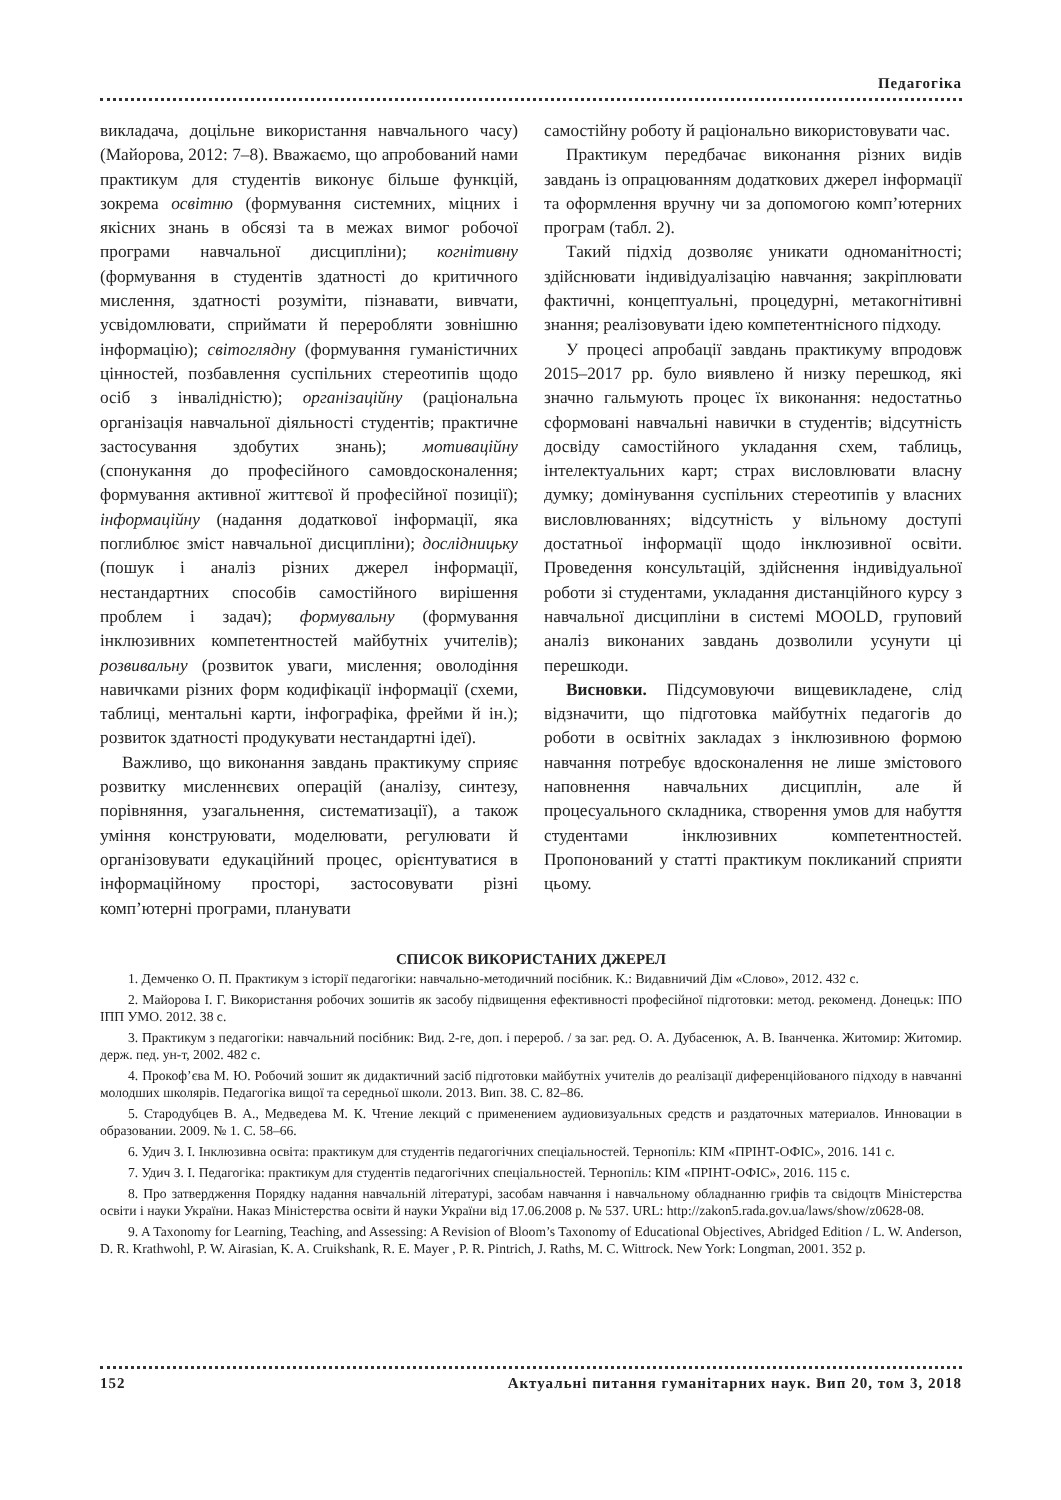Педагогіка
викладача, доцільне використання навчального часу) (Майорова, 2012: 7–8). Вважаємо, що апробований нами практикум для студентів виконує більше функцій, зокрема освітню (формування системних, міцних і якісних знань в обсязі та в межах вимог робочої програми навчальної дисципліни); когнітивну (формування в студентів здатності до критичного мислення, здатності розуміти, пізнавати, вивчати, усвідомлювати, сприймати й переробляти зовнішню інформацію); світоглядну (формування гуманістичних цінностей, позбавлення суспільних стереотипів щодо осіб з інвалідністю); організаційну (раціональна організація навчальної діяльності студентів; практичне застосування здобутих знань); мотиваційну (спонукання до професійного самовдосконалення; формування активної життєвої й професійної позиції); інформаційну (надання додаткової інформації, яка поглиблює зміст навчальної дисципліни); дослідницьку (пошук і аналіз різних джерел інформації, нестандартних способів самостійного вирішення проблем і задач); формувальну (формування інклюзивних компетентностей майбутніх учителів); розвивальну (розвиток уваги, мислення; оволодіння навичками різних форм кодифікації інформації (схеми, таблиці, ментальні карти, інфографіка, фрейми й ін.); розвиток здатності продукувати нестандартні ідеї).
Важливо, що виконання завдань практикуму сприяє розвитку мисленнєвих операцій (аналізу, синтезу, порівняння, узагальнення, систематизації), а також уміння конструювати, моделювати, регулювати й організовувати едукаційний процес, орієнтуватися в інформаційному просторі, застосовувати різні комп’ютерні програми, планувати
самостійну роботу й раціонально використовувати час.
Практикум передбачає виконання різних видів завдань із опрацюванням додаткових джерел інформації та оформлення вручну чи за допомогою комп’ютерних програм (табл. 2).
Такий підхід дозволяє уникати одноманітності; здійснювати індивідуалізацію навчання; закріплювати фактичні, концептуальні, процедурні, метакогнітивні знання; реалізовувати ідею компетентнісного підходу.
У процесі апробації завдань практикуму впродовж 2015–2017 рр. було виявлено й низку перешкод, які значно гальмують процес їх виконання: недостатньо сформовані навчальні навички в студентів; відсутність досвіду самостійного укладання схем, таблиць, інтелектуальних карт; страх висловлювати власну думку; домінування суспільних стереотипів у власних висловлюваннях; відсутність у вільному доступі достатньої інформації щодо інклюзивної освіти. Проведення консультацій, здійснення індивідуальної роботи зі студентами, укладання дистанційного курсу з навчальної дисципліни в системі MOOLD, груповий аналіз виконаних завдань дозволили усунути ці перешкоди.
Висновки. Підсумовуючи вищевикладене, слід відзначити, що підготовка майбутніх педагогів до роботи в освітніх закладах з інклюзивною формою навчання потребує вдосконалення не лише змістового наповнення навчальних дисциплін, але й процесуального складника, створення умов для набуття студентами інклюзивних компетентностей. Пропонований у статті практикум покликаний сприяти цьому.
СПИСОК ВИКОРИСТАНИХ ДЖЕРЕЛ
1. Демченко О. П. Практикум з історії педагогіки: навчально-методичний посібник. К.: Видавничий Дім «Слово», 2012. 432 с.
2. Майорова І. Г. Використання робочих зошитів як засобу підвищення ефективності професійної підготовки: метод. рекоменд. Донецьк: ІПО ІПП УМО. 2012. 38 с.
3. Практикум з педагогіки: навчальний посібник: Вид. 2-ге, доп. і перероб. / за заг. ред. О. А. Дубасенюк, А. В. Іванченка. Житомир: Житомир. держ. пед. ун-т, 2002. 482 с.
4. Прокоф’єва М. Ю. Робочий зошит як дидактичний засіб підготовки майбутніх учителів до реалізації диференційованого підходу в навчанні молодших школярів. Педагогіка вищої та середньої школи. 2013. Вип. 38. С. 82–86.
5. Стародубцев В. А., Медведева М. К. Чтение лекций с применением аудиовизуальных средств и раздаточных материалов. Инновации в образовании. 2009. № 1. С. 58–66.
6. Удич З. І. Інклюзивна освіта: практикум для студентів педагогічних спеціальностей. Тернопіль: КІМ «ПРІНТ-ОФІС», 2016. 141 с.
7. Удич З. І. Педагогіка: практикум для студентів педагогічних спеціальностей. Тернопіль: КІМ «ПРІНТ-ОФІС», 2016. 115 с.
8. Про затвердження Порядку надання навчальній літературі, засобам навчання і навчальному обладнанню грифів та свідоцтв Міністерства освіти і науки України. Наказ Міністерства освіти й науки України від 17.06.2008 р. № 537. URL: http://zakon5.rada.gov.ua/laws/show/z0628-08.
9. A Taxonomy for Learning, Teaching, and Assessing: A Revision of Bloom’s Taxonomy of Educational Objectives, Abridged Edition / L. W. Anderson, D. R. Krathwohl, P. W. Airasian, K. A. Cruikshank, R. E. Mayer , P. R. Pintrich, J. Raths, M. C. Wittrock. New York: Longman, 2001. 352 p.
152 Актуальні питання гуманітарних наук. Вип 20, том 3, 2018